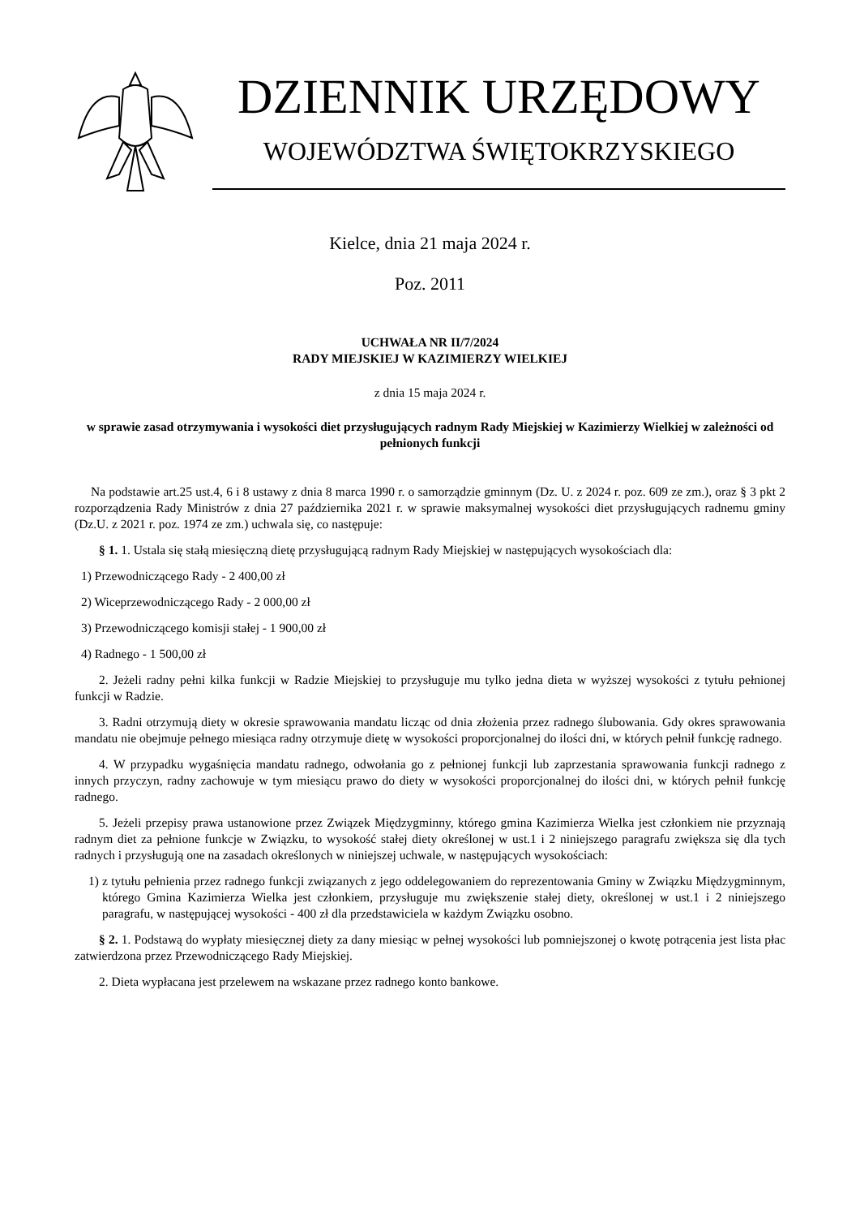DZIENNIK URZĘDOWY
WOJEWÓDZTWA ŚWIĘTOKRZYSKIEGO
Kielce, dnia 21 maja 2024 r.
Poz. 2011
UCHWAŁA NR II/7/2024
RADY MIEJSKIEJ W KAZIMIERZY WIELKIEJ
z dnia 15 maja 2024 r.
w sprawie zasad otrzymywania i wysokości diet przysługujących radnym Rady Miejskiej w Kazimierzy Wielkiej w zależności od pełnionych funkcji
Na podstawie art.25 ust.4, 6 i 8 ustawy z dnia 8 marca 1990 r. o samorządzie gminnym (Dz. U. z 2024 r. poz. 609 ze zm.), oraz § 3 pkt 2 rozporządzenia Rady Ministrów z dnia 27 października 2021 r. w sprawie maksymalnej wysokości diet przysługujących radnemu gminy (Dz.U. z 2021 r. poz. 1974 ze zm.) uchwala się, co następuje:
§ 1. 1. Ustala się stałą miesięczną dietę przysługującą radnym Rady Miejskiej w następujących wysokościach dla:
1) Przewodniczącego Rady - 2 400,00 zł
2) Wiceprzewodniczącego Rady - 2 000,00 zł
3) Przewodniczącego komisji stałej - 1 900,00 zł
4) Radnego - 1 500,00 zł
2. Jeżeli radny pełni kilka funkcji w Radzie Miejskiej to przysługuje mu tylko jedna dieta w wyższej wysokości z tytułu pełnionej funkcji w Radzie.
3. Radni otrzymują diety w okresie sprawowania mandatu licząc od dnia złożenia przez radnego ślubowania. Gdy okres sprawowania mandatu nie obejmuje pełnego miesiąca radny otrzymuje dietę w wysokości proporcjonalnej do ilości dni, w których pełnił funkcję radnego.
4. W przypadku wygaśnięcia mandatu radnego, odwołania go z pełnionej funkcji lub zaprzestania sprawowania funkcji radnego z innych przyczyn, radny zachowuje w tym miesiącu prawo do diety w wysokości proporcjonalnej do ilości dni, w których pełnił funkcję radnego.
5. Jeżeli przepisy prawa ustanowione przez Związek Międzygminny, którego gmina Kazimierza Wielka jest członkiem nie przyznają radnym diet za pełnione funkcje w Związku, to wysokość stałej diety określonej w ust.1 i 2 niniejszego paragrafu zwiększa się dla tych radnych i przysługują one na zasadach określonych w niniejszej uchwale, w następujących wysokościach:
1) z tytułu pełnienia przez radnego funkcji związanych z jego oddelegowaniem do reprezentowania Gminy w Związku Międzygminnym, którego Gmina Kazimierza Wielka jest członkiem, przysługuje mu zwiększenie stałej diety, określonej w ust.1 i 2 niniejszego paragrafu, w następującej wysokości - 400 zł dla przedstawiciela w każdym Związku osobno.
§ 2. 1. Podstawą do wypłaty miesięcznej diety za dany miesiąc w pełnej wysokości lub pomniejszonej o kwotę potrącenia jest lista płac zatwierdzona przez Przewodniczącego Rady Miejskiej.
2. Dieta wypłacana jest przelewem na wskazane przez radnego konto bankowe.